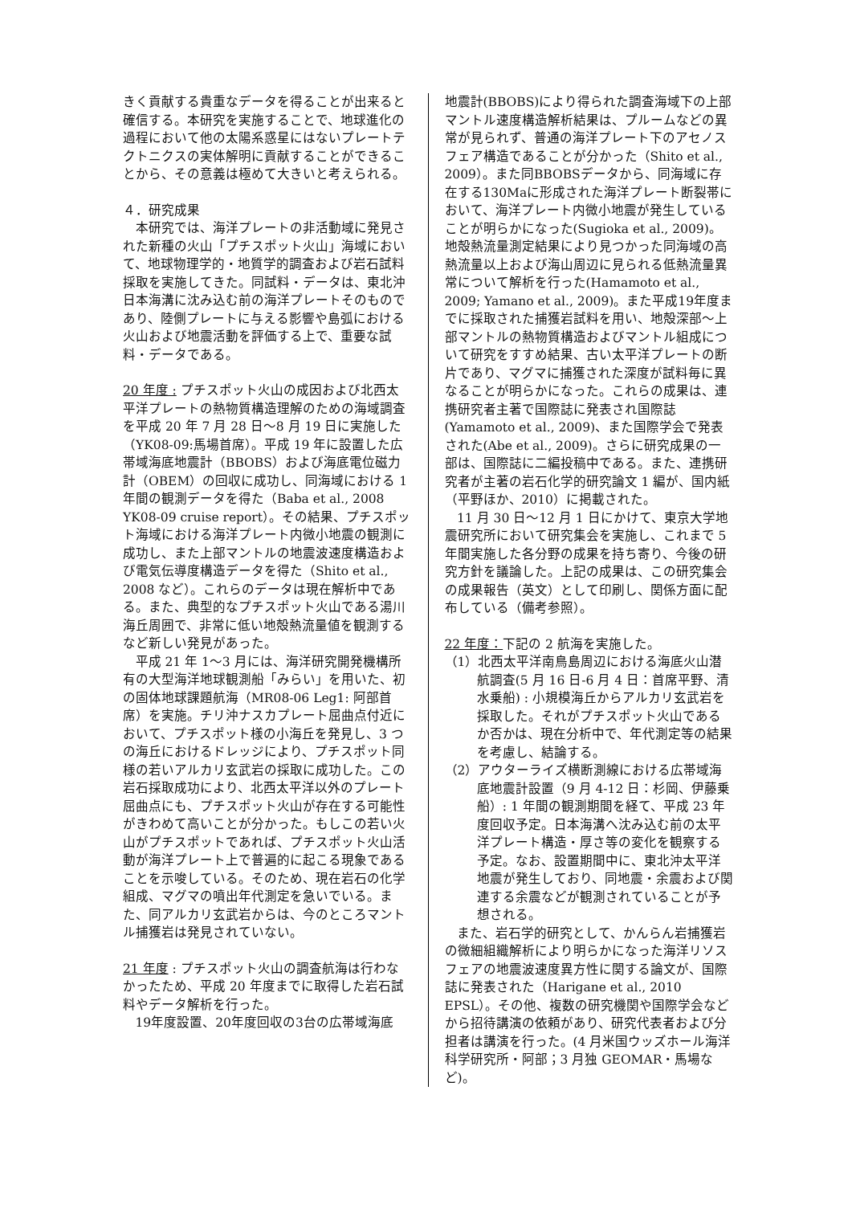きく貢献する貴重なデータを得ることが出来ると確信する。本研究を実施することで、地球進化の過程において他の太陽系惑星にはないプレートテクトニクスの実体解明に貢献することができることから、その意義は極めて大きいと考えられる。
４．研究成果
本研究では、海洋プレートの非活動域に発見された新種の火山「プチスポット火山」海域において、地球物理学的・地質学的調査および岩石試料採取を実施してきた。同試料・データは、東北沖日本海溝に沈み込む前の海洋プレートそのものであり、陸側プレートに与える影響や島弧における火山および地震活動を評価する上で、重要な試料・データである。
20 年度 : プチスポット火山の成因および北西太平洋プレートの熱物質構造理解のための海域調査を平成 20 年 7 月 28 日〜8 月 19 日に実施した（YK08-09:馬場首席）。平成 19 年に設置した広帯域海底地震計（BBOBS）および海底電位磁力計（OBEM）の回収に成功し、同海域における 1 年間の観測データを得た（Baba et al., 2008 YK08-09 cruise report）。その結果、プチスポット海域における海洋プレート内微小地震の観測に成功し、また上部マントルの地震波速度構造および電気伝導度構造データを得た（Shito et al., 2008 など）。これらのデータは現在解析中である。また、典型的なプチスポット火山である湯川海丘周囲で、非常に低い地殻熱流量値を観測するなど新しい発見があった。
平成 21 年 1〜3 月には、海洋研究開発機構所有の大型海洋地球観測船「みらい」を用いた、初の固体地球課題航海（MR08-06 Leg1: 阿部首席）を実施。チリ沖ナスカプレート屈曲点付近において、プチスポット様の小海丘を発見し、3 つの海丘におけるドレッジにより、プチスポット同様の若いアルカリ玄武岩の採取に成功した。この岩石採取成功により、北西太平洋以外のプレート屈曲点にも、プチスポット火山が存在する可能性がきわめて高いことが分かった。もしこの若い火山がプチスポットであれば、プチスポット火山活動が海洋プレート上で普遍的に起こる現象であることを示唆している。そのため、現在岩石の化学組成、マグマの噴出年代測定を急いでいる。また、同アルカリ玄武岩からは、今のところマントル捕獲岩は発見されていない。
21 年度 : プチスポット火山の調査航海は行わなかったため、平成 20 年度までに取得した岩石試料やデータ解析を行った。
19年度設置、20年度回収の3台の広帯域海底
地震計(BBOBS)により得られた調査海域下の上部マントル速度構造解析結果は、プルームなどの異常が見られず、普通の海洋プレート下のアセノスフェア構造であることが分かった（Shito et al., 2009）。また同BBOBSデータから、同海域に存在する130Maに形成された海洋プレート断裂帯において、海洋プレート内微小地震が発生していることが明らかになった(Sugioka et al., 2009)。地殻熱流量測定結果により見つかった同海域の高熱流量以上および海山周辺に見られる低熱流量異常について解析を行った(Hamamoto et al., 2009; Yamano et al., 2009)。また平成19年度までに採取された捕獲岩試料を用い、地殻深部〜上部マントルの熱物質構造およびマントル組成について研究をすすめ結果、古い太平洋プレートの断片であり、マグマに捕獲された深度が試料毎に異なることが明らかになった。これらの成果は、連携研究者主著で国際誌に発表され国際誌(Yamamoto et al., 2009)、また国際学会で発表された(Abe et al., 2009)。さらに研究成果の一部は、国際誌に二編投稿中である。また、連携研究者が主著の岩石化学的研究論文 1 編が、国内紙（平野ほか、2010）に掲載された。
11 月 30 日〜12 月 1 日にかけて、東京大学地震研究所において研究集会を実施し、これまで 5 年間実施した各分野の成果を持ち寄り、今後の研究方針を議論した。上記の成果は、この研究集会の成果報告（英文）として印刷し、関係方面に配布している（備考参照）。
22 年度：下記の 2 航海を実施した。
（1）北西太平洋南鳥島周辺における海底火山潜航調査(5 月 16 日-6 月 4 日：首席平野、清水乗船) : 小規模海丘からアルカリ玄武岩を採取した。それがプチスポット火山であるか否かは、現在分析中で、年代測定等の結果を考慮し、結論する。
（2）アウターライズ横断測線における広帯域海底地震計設置（9 月 4-12 日：杉岡、伊藤乗船）: 1 年間の観測期間を経て、平成 23 年度回収予定。日本海溝へ沈み込む前の太平洋プレート構造・厚さ等の変化を観察する予定。なお、設置期間中に、東北沖太平洋地震が発生しており、同地震・余震および関連する余震などが観測されていることが予想される。
また、岩石学的研究として、かんらん岩捕獲岩の微細組織解析により明らかになった海洋リソスフェアの地震波速度異方性に関する論文が、国際誌に発表された（Harigane et al., 2010 EPSL）。その他、複数の研究機関や国際学会などから招待講演の依頼があり、研究代表者および分担者は講演を行った。(4 月米国ウッズホール海洋科学研究所・阿部；3 月独 GEOMAR・馬場など)。